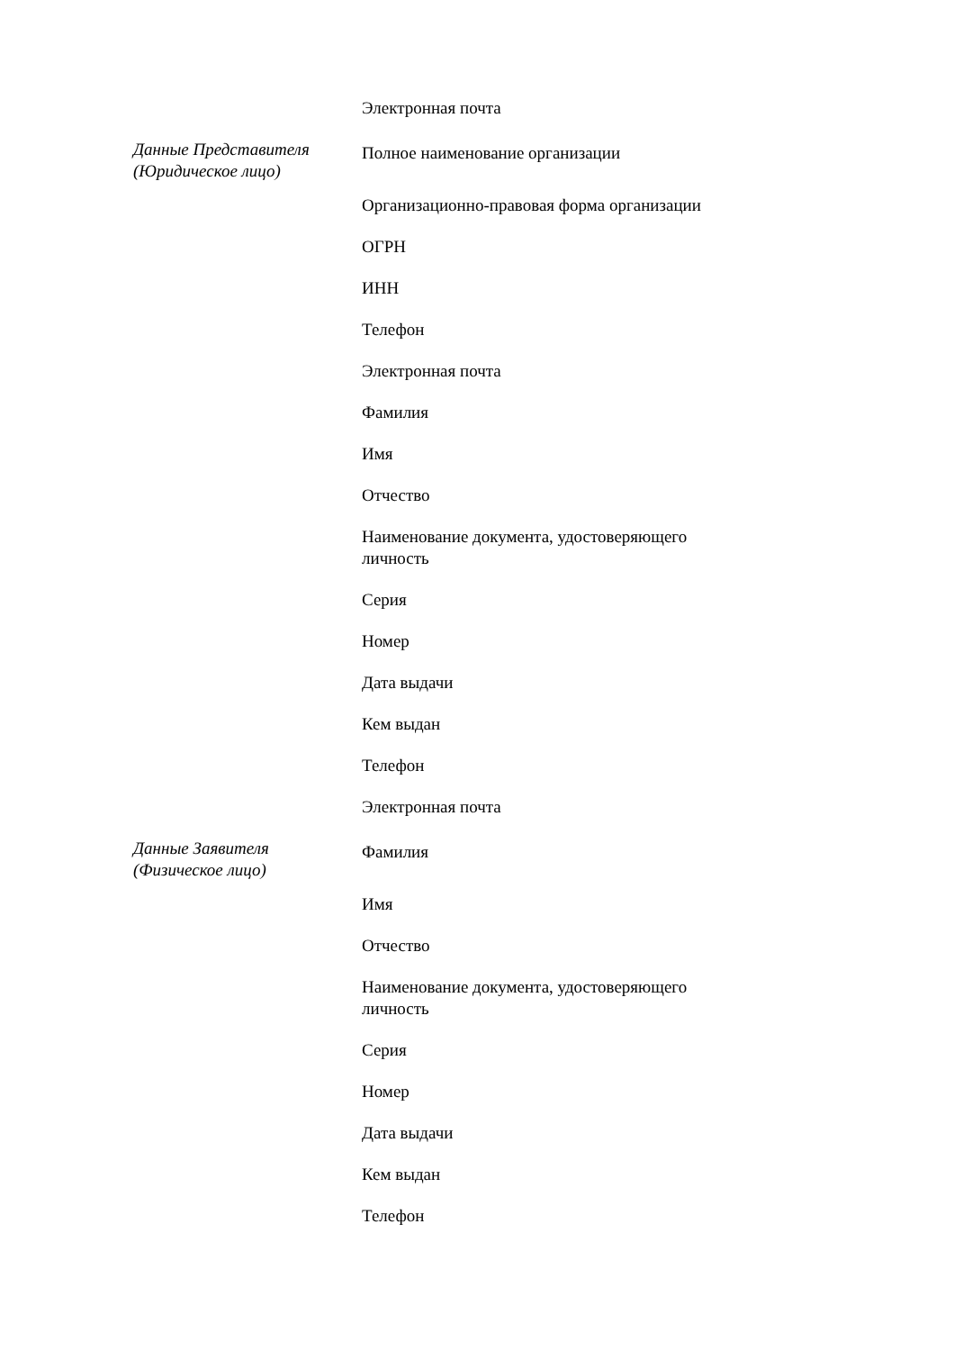| | Электронная почта |
| Данные Представителя (Юридическое лицо) | Полное наименование организации |
| | Организационно-правовая форма организации |
| | ОГРН |
| | ИНН |
| | Телефон |
| | Электронная почта |
| | Фамилия |
| | Имя |
| | Отчество |
| | Наименование документа, удостоверяющего личность |
| | Серия |
| | Номер |
| | Дата выдачи |
| | Кем выдан |
| | Телефон |
| | Электронная почта |
| Данные Заявителя (Физическое лицо) | Фамилия |
| | Имя |
| | Отчество |
| | Наименование документа, удостоверяющего личность |
| | Серия |
| | Номер |
| | Дата выдачи |
| | Кем выдан |
| | Телефон |